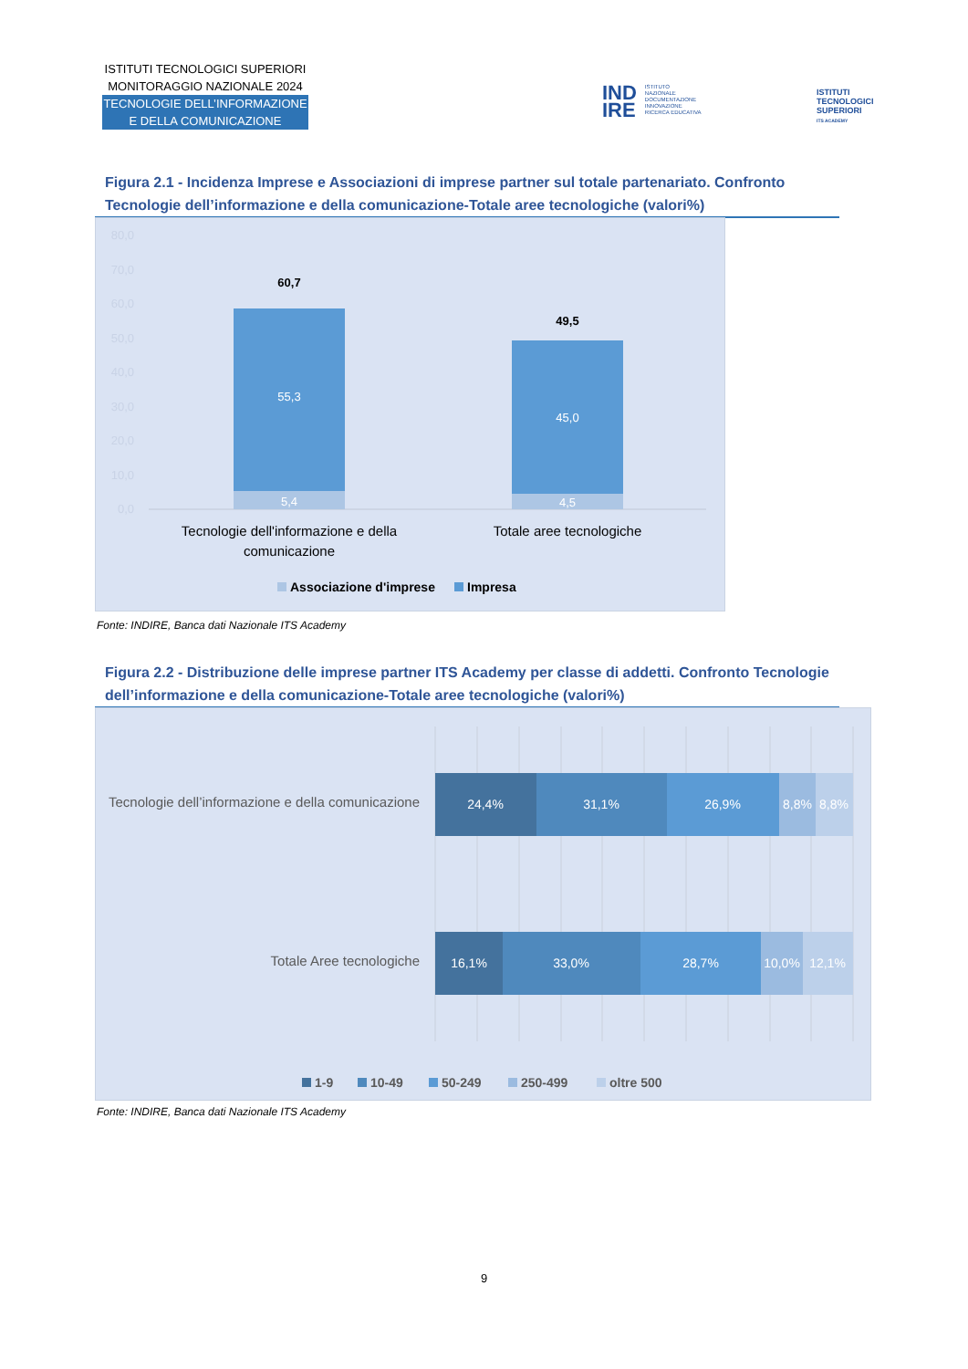ISTITUTI TECNOLOGICI SUPERIORI
MONITORAGGIO NAZIONALE 2024
TECNOLOGIE DELL’INFORMAZIONE
E DELLA COMUNICAZIONE
IND
IRE ISTITUTO
NAZIONALE
DOCUMENTAZIONE
INNOVAZIONE
RICERCA EDUCATIVA
ISTITUTI
TECNOLOGICI
SUPERIORI
ITS ACADEMY
Figura 2.1 - Incidenza Imprese e Associazioni di imprese partner sul totale partenariato. Confronto Tecnologie dell’informazione e della comunicazione-Totale aree tecnologiche (valori%)
80,0
70,0
60,0
50,0
40,0
30,0
20,0
10,0
0,0
60,7
49,5
55,3
5,4
45,0
4,5
Tecnologie dell'informazione e della
comunicazione
Totale aree tecnologiche
Associazione d'imprese
Impresa
Fonte: INDIRE, Banca dati Nazionale ITS Academy
Figura 2.2 - Distribuzione delle imprese partner ITS Academy per classe di addetti. Confronto Tecnologie dell’informazione e della comunicazione-Totale aree tecnologiche (valori%)
24,4%
31,1%
26,9%
8,8%
8,8%
16,1%
33,0%
28,7%
10,0%
12,1%
Tecnologie dell’informazione e della comunicazione
Totale Aree tecnologiche
1-9
10-49
50-249
250-499
oltre 500
Fonte: INDIRE, Banca dati Nazionale ITS Academy
9